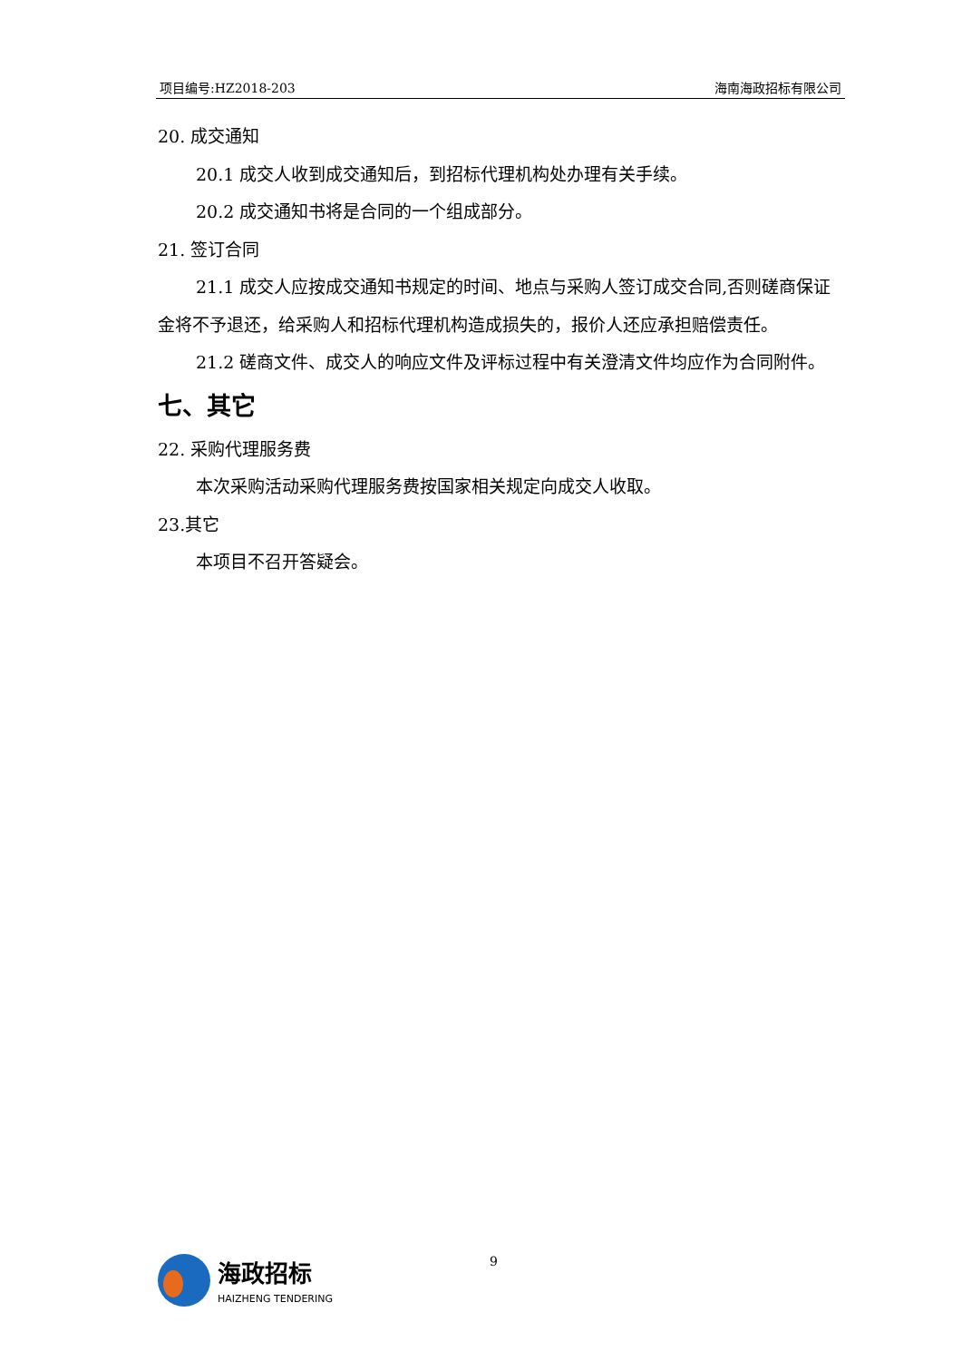项目编号:HZ2018-203 海南海政招标有限公司
20. 成交通知
20.1 成交人收到成交通知后，到招标代理机构处办理有关手续。
20.2 成交通知书将是合同的一个组成部分。
21. 签订合同
21.1 成交人应按成交通知书规定的时间、地点与采购人签订成交合同,否则磋商保证金将不予退还，给采购人和招标代理机构造成损失的，报价人还应承担赔偿责任。
21.2 磋商文件、成交人的响应文件及评标过程中有关澄清文件均应作为合同附件。
七、其它
22. 采购代理服务费
本次采购活动采购代理服务费按国家相关规定向成交人收取。
23.其它
本项目不召开答疑会。
海政招标
HAIZHENG TENDERING
9